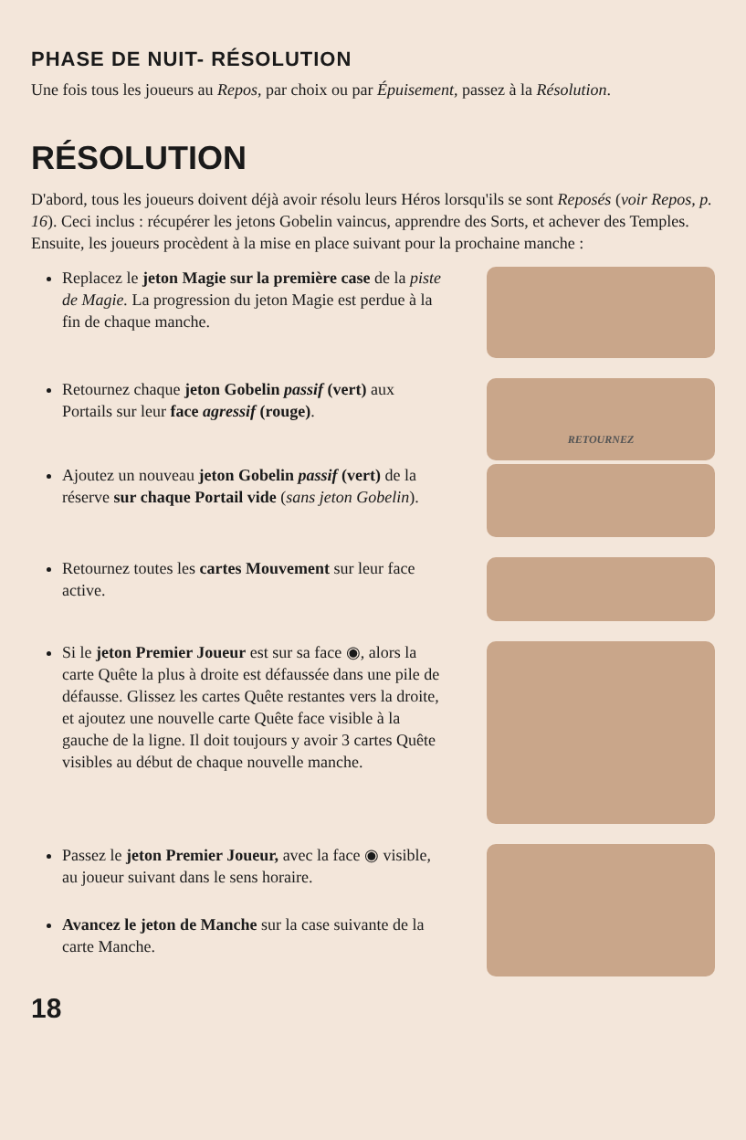PHASE DE NUIT- RÉSOLUTION
Une fois tous les joueurs au Repos, par choix ou par Épuisement, passez à la Résolution.
RÉSOLUTION
D'abord, tous les joueurs doivent déjà avoir résolu leurs Héros lorsqu'ils se sont Reposés (voir Repos, p. 16). Ceci inclus : récupérer les jetons Gobelin vaincus, apprendre des Sorts, et achever des Temples. Ensuite, les joueurs procèdent à la mise en place suivant pour la prochaine manche :
Replacez le jeton Magie sur la première case de la piste de Magie. La progression du jeton Magie est perdue à la fin de chaque manche.
Retournez chaque jeton Gobelin passif (vert) aux Portails sur leur face agressif (rouge).
RETOURNEZ
Ajoutez un nouveau jeton Gobelin passif (vert) de la réserve sur chaque Portail vide (sans jeton Gobelin).
Retournez toutes les cartes Mouvement sur leur face active.
Si le jeton Premier Joueur est sur sa face ◉, alors la carte Quête la plus à droite est défaussée dans une pile de défausse. Glissez les cartes Quête restantes vers la droite, et ajoutez une nouvelle carte Quête face visible à la gauche de la ligne. Il doit toujours y avoir 3 cartes Quête visibles au début de chaque nouvelle manche.
Passez le jeton Premier Joueur, avec la face ◉ visible, au joueur suivant dans le sens horaire.
Avancez le jeton de Manche sur la case suivante de la carte Manche.
18